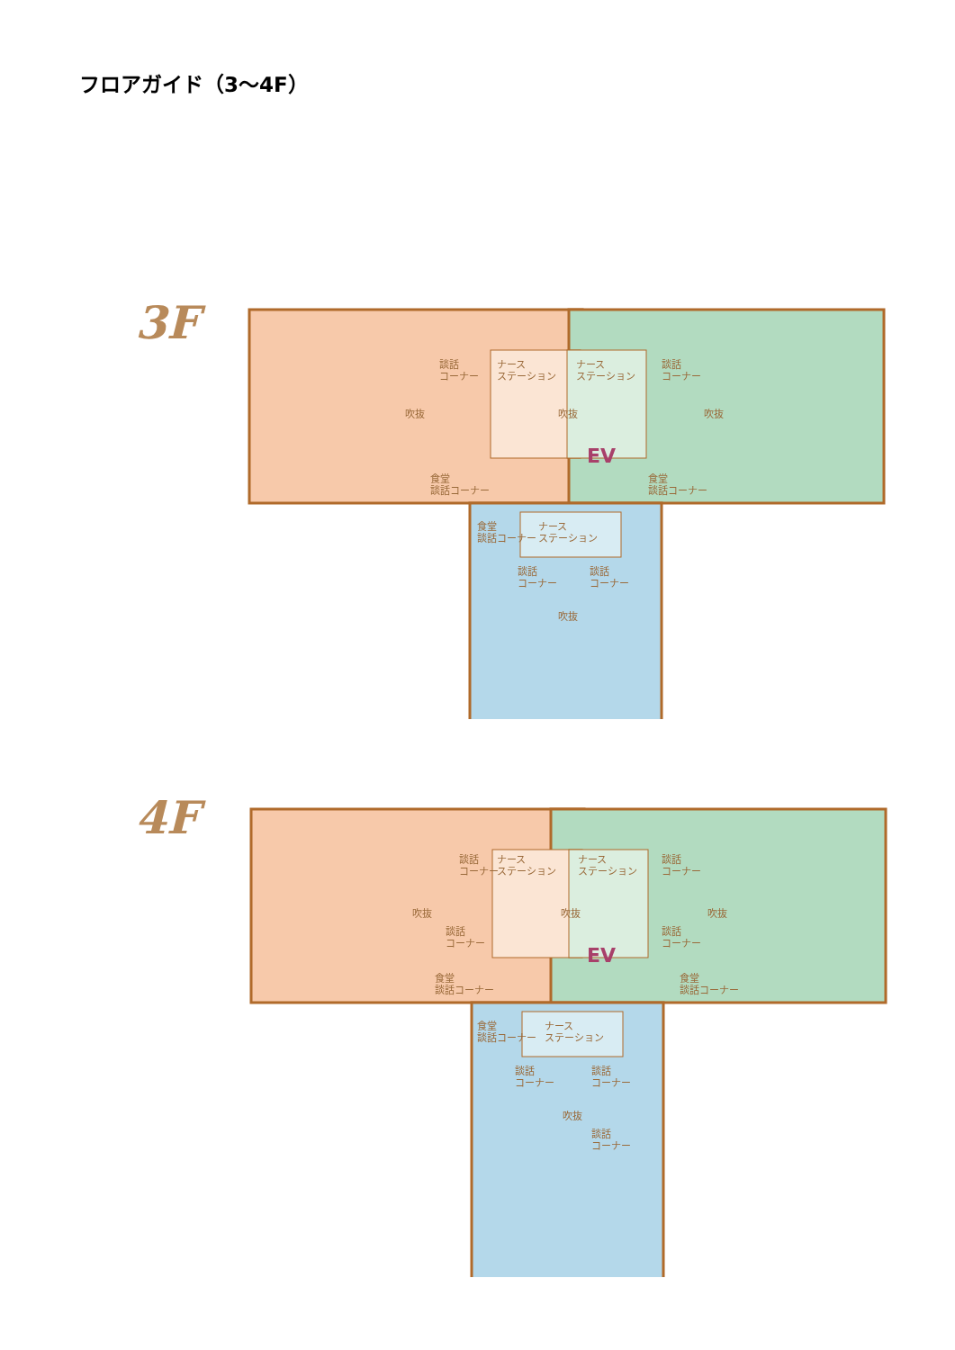フロアガイド（3～4F）
3F
談話
コーナー
ナース
ステーション
ナース
ステーション
談話
コーナー
吹抜 吹抜 吹抜
EV
食堂
談話コーナー
食堂
談話コーナー
食堂
談話コーナー
ナース
ステーション
談話
コーナー
談話
コーナー
吹抜
4F
談話
コーナー
ナース
ステーション
ナース
ステーション
談話
コーナー
吹抜 吹抜 吹抜
談話
コーナー
談話
コーナー
EV
食堂
談話コーナー
食堂
談話コーナー
食堂
談話コーナー
ナース
ステーション
談話
コーナー
談話
コーナー
吹抜
談話
コーナー